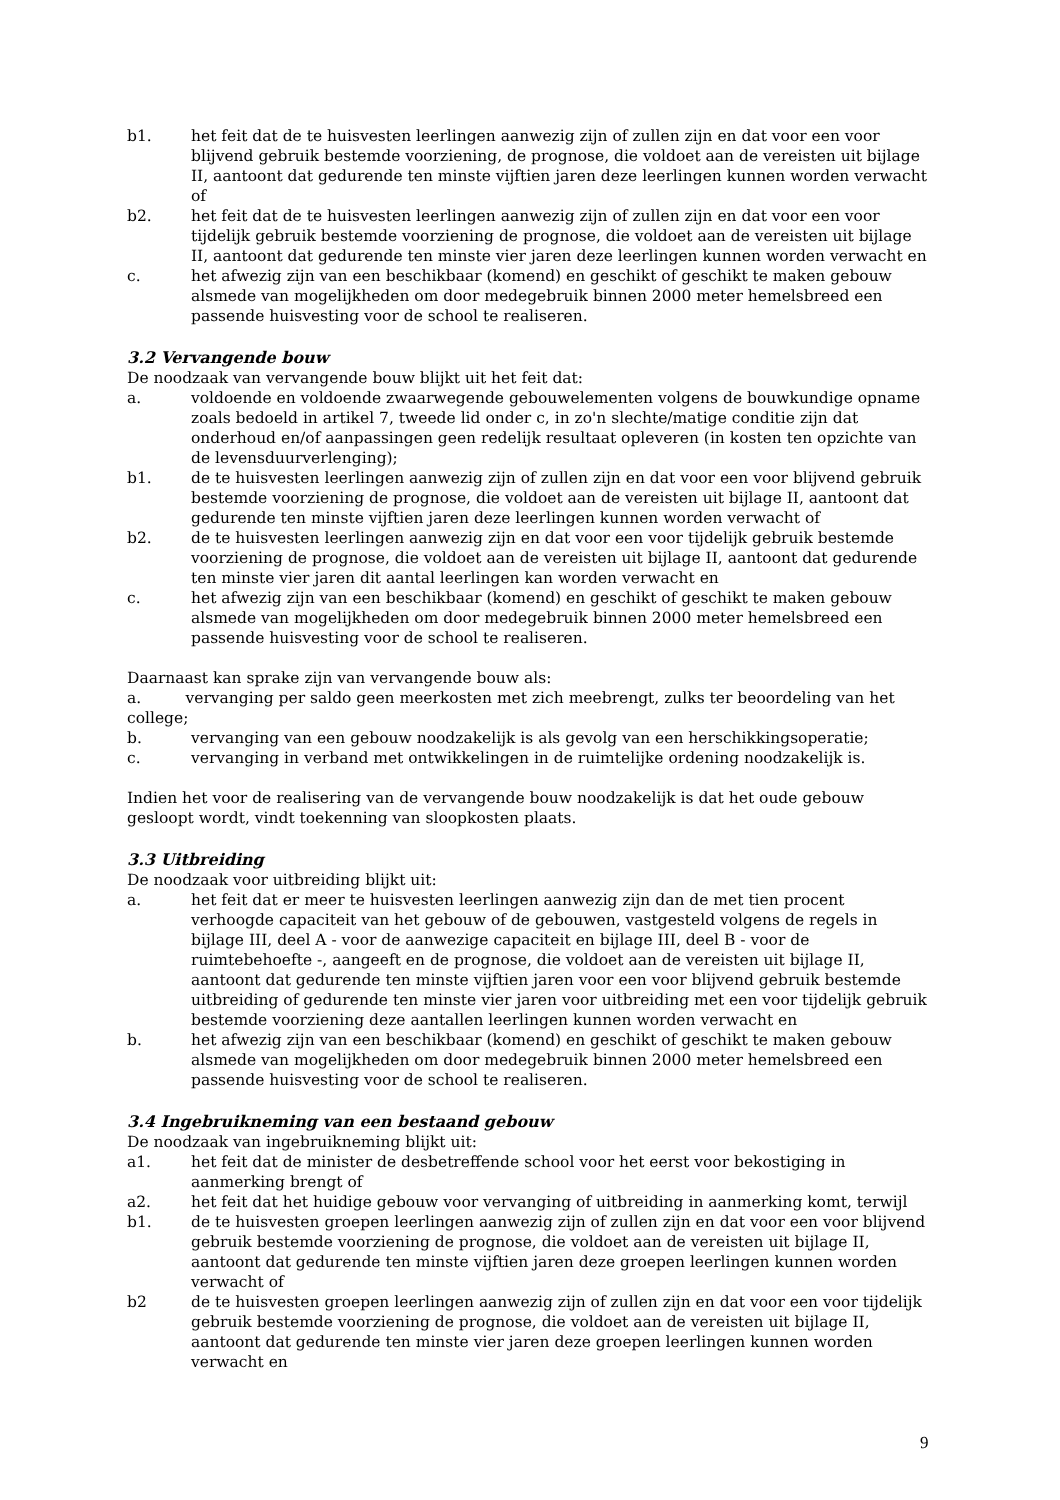b1. het feit dat de te huisvesten leerlingen aanwezig zijn of zullen zijn en dat voor een voor blijvend gebruik bestemde voorziening, de prognose, die voldoet aan de vereisten uit bijlage II, aantoont dat gedurende ten minste vijftien jaren deze leerlingen kunnen worden verwacht of
b2. het feit dat de te huisvesten leerlingen aanwezig zijn of zullen zijn en dat voor een voor tijdelijk gebruik bestemde voorziening de prognose, die voldoet aan de vereisten uit bijlage II, aantoont dat gedurende ten minste vier jaren deze leerlingen kunnen worden verwacht en
c. het afwezig zijn van een beschikbaar (komend) en geschikt of geschikt te maken gebouw alsmede van mogelijkheden om door medegebruik binnen 2000 meter hemelsbreed een passende huisvesting voor de school te realiseren.
3.2 Vervangende bouw
De noodzaak van vervangende bouw blijkt uit het feit dat:
a. voldoende en voldoende zwaarwegende gebouwelementen volgens de bouwkundige opname zoals bedoeld in artikel 7, tweede lid onder c, in zo'n slechte/matige conditie zijn dat onderhoud en/of aanpassingen geen redelijk resultaat opleveren (in kosten ten opzichte van de levensduurverlenging);
b1. de te huisvesten leerlingen aanwezig zijn of zullen zijn en dat voor een voor blijvend gebruik bestemde voorziening de prognose, die voldoet aan de vereisten uit bijlage II, aantoont dat gedurende ten minste vijftien jaren deze leerlingen kunnen worden verwacht of
b2. de te huisvesten leerlingen aanwezig zijn en dat voor een voor tijdelijk gebruik bestemde voorziening de prognose, die voldoet aan de vereisten uit bijlage II, aantoont dat gedurende ten minste vier jaren dit aantal leerlingen kan worden verwacht en
c. het afwezig zijn van een beschikbaar (komend) en geschikt of geschikt te maken gebouw alsmede van mogelijkheden om door medegebruik binnen 2000 meter hemelsbreed een passende huisvesting voor de school te realiseren.
Daarnaast kan sprake zijn van vervangende bouw als:
a. vervanging per saldo geen meerkosten met zich meebrengt, zulks ter beoordeling van het college;
b. vervanging van een gebouw noodzakelijk is als gevolg van een herschikkingsoperatie;
c. vervanging in verband met ontwikkelingen in de ruimtelijke ordening noodzakelijk is.
Indien het voor de realisering van de vervangende bouw noodzakelijk is dat het oude gebouw gesloopt wordt, vindt toekenning van sloopkosten plaats.
3.3 Uitbreiding
De noodzaak voor uitbreiding blijkt uit:
a. het feit dat er meer te huisvesten leerlingen aanwezig zijn dan de met tien procent verhoogde capaciteit van het gebouw of de gebouwen, vastgesteld volgens de regels in bijlage III, deel A - voor de aanwezige capaciteit en bijlage III, deel B - voor de ruimtebehoefte -, aangeeft en de prognose, die voldoet aan de vereisten uit bijlage II, aantoont dat gedurende ten minste vijftien jaren voor een voor blijvend gebruik bestemde uitbreiding of gedurende ten minste vier jaren voor uitbreiding met een voor tijdelijk gebruik bestemde voorziening deze aantallen leerlingen kunnen worden verwacht en
b. het afwezig zijn van een beschikbaar (komend) en geschikt of geschikt te maken gebouw alsmede van mogelijkheden om door medegebruik binnen 2000 meter hemelsbreed een passende huisvesting voor de school te realiseren.
3.4 Ingebruikneming van een bestaand gebouw
De noodzaak van ingebruikneming blijkt uit:
a1. het feit dat de minister de desbetreffende school voor het eerst voor bekostiging in aanmerking brengt of
a2. het feit dat het huidige gebouw voor vervanging of uitbreiding in aanmerking komt, terwijl
b1. de te huisvesten groepen leerlingen aanwezig zijn of zullen zijn en dat voor een voor blijvend gebruik bestemde voorziening de prognose, die voldoet aan de vereisten uit bijlage II, aantoont dat gedurende ten minste vijftien jaren deze groepen leerlingen kunnen worden verwacht of
b2 de te huisvesten groepen leerlingen aanwezig zijn of zullen zijn en dat voor een voor tijdelijk gebruik bestemde voorziening de prognose, die voldoet aan de vereisten uit bijlage II, aantoont dat gedurende ten minste vier jaren deze groepen leerlingen kunnen worden verwacht en
9